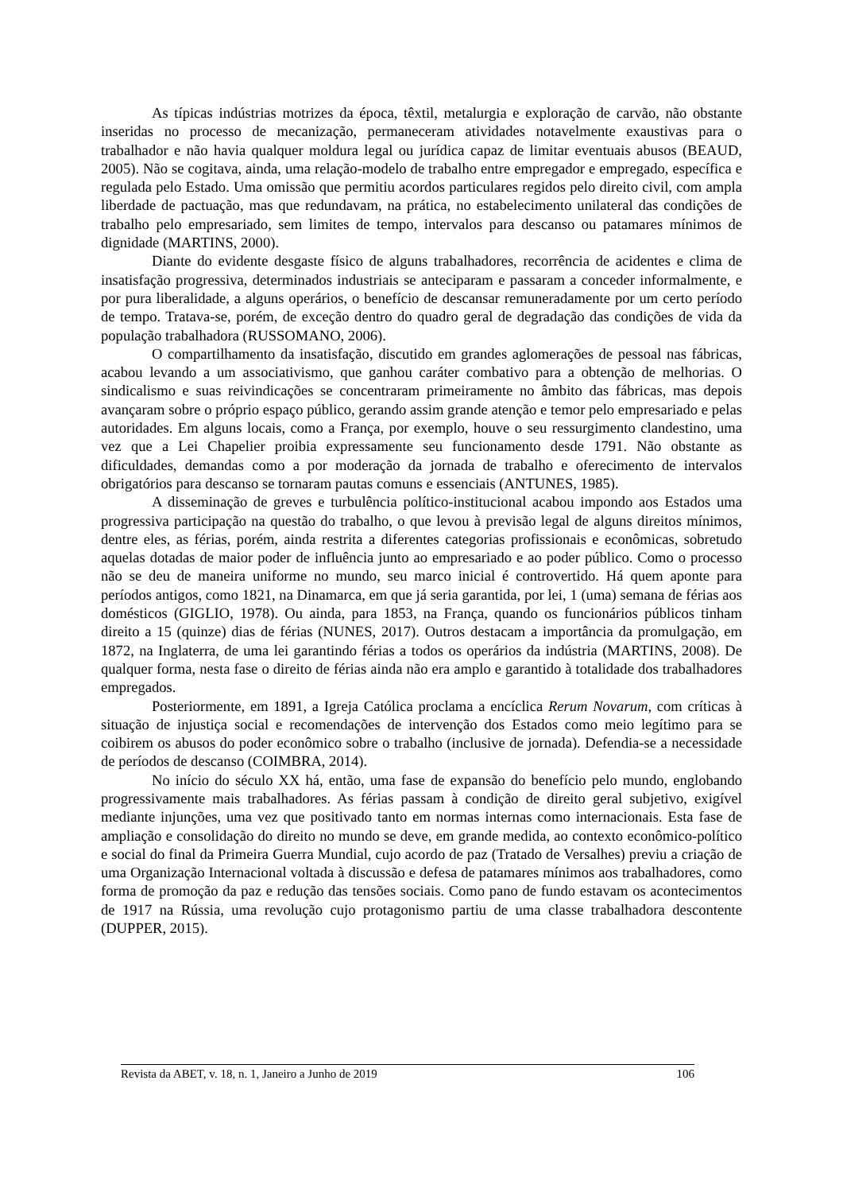As típicas indústrias motrizes da época, têxtil, metalurgia e exploração de carvão, não obstante inseridas no processo de mecanização, permaneceram atividades notavelmente exaustivas para o trabalhador e não havia qualquer moldura legal ou jurídica capaz de limitar eventuais abusos (BEAUD, 2005). Não se cogitava, ainda, uma relação-modelo de trabalho entre empregador e empregado, específica e regulada pelo Estado. Uma omissão que permitiu acordos particulares regidos pelo direito civil, com ampla liberdade de pactuação, mas que redundavam, na prática, no estabelecimento unilateral das condições de trabalho pelo empresariado, sem limites de tempo, intervalos para descanso ou patamares mínimos de dignidade (MARTINS, 2000).
Diante do evidente desgaste físico de alguns trabalhadores, recorrência de acidentes e clima de insatisfação progressiva, determinados industriais se anteciparam e passaram a conceder informalmente, e por pura liberalidade, a alguns operários, o benefício de descansar remuneradamente por um certo período de tempo. Tratava-se, porém, de exceção dentro do quadro geral de degradação das condições de vida da população trabalhadora (RUSSOMANO, 2006).
O compartilhamento da insatisfação, discutido em grandes aglomerações de pessoal nas fábricas, acabou levando a um associativismo, que ganhou caráter combativo para a obtenção de melhorias. O sindicalismo e suas reivindicações se concentraram primeiramente no âmbito das fábricas, mas depois avançaram sobre o próprio espaço público, gerando assim grande atenção e temor pelo empresariado e pelas autoridades. Em alguns locais, como a França, por exemplo, houve o seu ressurgimento clandestino, uma vez que a Lei Chapelier proibia expressamente seu funcionamento desde 1791. Não obstante as dificuldades, demandas como a por moderação da jornada de trabalho e oferecimento de intervalos obrigatórios para descanso se tornaram pautas comuns e essenciais (ANTUNES, 1985).
A disseminação de greves e turbulência político-institucional acabou impondo aos Estados uma progressiva participação na questão do trabalho, o que levou à previsão legal de alguns direitos mínimos, dentre eles, as férias, porém, ainda restrita a diferentes categorias profissionais e econômicas, sobretudo aquelas dotadas de maior poder de influência junto ao empresariado e ao poder público. Como o processo não se deu de maneira uniforme no mundo, seu marco inicial é controvertido. Há quem aponte para períodos antigos, como 1821, na Dinamarca, em que já seria garantida, por lei, 1 (uma) semana de férias aos domésticos (GIGLIO, 1978). Ou ainda, para 1853, na França, quando os funcionários públicos tinham direito a 15 (quinze) dias de férias (NUNES, 2017). Outros destacam a importância da promulgação, em 1872, na Inglaterra, de uma lei garantindo férias a todos os operários da indústria (MARTINS, 2008). De qualquer forma, nesta fase o direito de férias ainda não era amplo e garantido à totalidade dos trabalhadores empregados.
Posteriormente, em 1891, a Igreja Católica proclama a encíclica Rerum Novarum, com críticas à situação de injustiça social e recomendações de intervenção dos Estados como meio legítimo para se coibirem os abusos do poder econômico sobre o trabalho (inclusive de jornada). Defendia-se a necessidade de períodos de descanso (COIMBRA, 2014).
No início do século XX há, então, uma fase de expansão do benefício pelo mundo, englobando progressivamente mais trabalhadores. As férias passam à condição de direito geral subjetivo, exigível mediante injunções, uma vez que positivado tanto em normas internas como internacionais. Esta fase de ampliação e consolidação do direito no mundo se deve, em grande medida, ao contexto econômico-político e social do final da Primeira Guerra Mundial, cujo acordo de paz (Tratado de Versalhes) previu a criação de uma Organização Internacional voltada à discussão e defesa de patamares mínimos aos trabalhadores, como forma de promoção da paz e redução das tensões sociais. Como pano de fundo estavam os acontecimentos de 1917 na Rússia, uma revolução cujo protagonismo partiu de uma classe trabalhadora descontente (DUPPER, 2015).
Revista da ABET, v. 18, n. 1, Janeiro a Junho de 2019 106